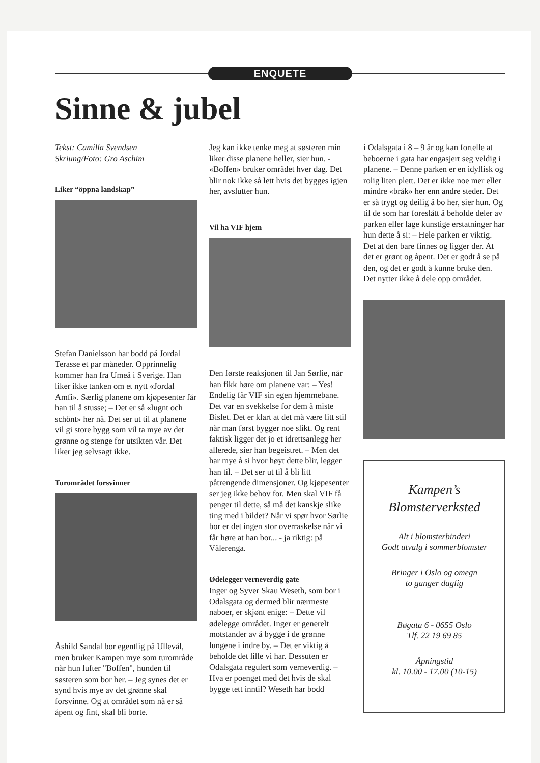ENQUETE
Sinne & jubel
Tekst: Camilla Svendsen
Skriung/Foto: Gro Aschim
Liker “öppna landskap”
Stefan Danielsson har bodd på Jordal Terasse et par måneder. Opprinnelig kommer han fra Umeå i Sverige. Han liker ikke tanken om et nytt «Jordal Amfi». Særlig planene om kjøpesenter får han til å stusse; – Det er så «lugnt och schönt» her nå. Det ser ut til at planene vil gi store bygg som vil ta mye av det grønne og stenge for utsikten vår. Det liker jeg selvsagt ikke.
Turområdet forsvinner
Åshild Sandal bor egentlig på Ullevål, men bruker Kampen mye som turområde når hun lufter "Boffen", hunden til søsteren som bor her. – Jeg synes det er synd hvis mye av det grønne skal forsvinne. Og at området som nå er så åpent og fint, skal bli borte.
Jeg kan ikke tenke meg at søsteren min liker disse planene heller, sier hun. - «Boffen» bruker området hver dag. Det blir nok ikke så lett hvis det bygges igjen her, avslutter hun.
Vil ha VIF hjem
Den første reaksjonen til Jan Sørlie, når han fikk høre om planene var: – Yes! Endelig får VIF sin egen hjemmebane. Det var en svekkelse for dem å miste Bislet. Det er klart at det må være litt stil når man først bygger noe slikt. Og rent faktisk ligger det jo et idrettsanlegg her allerede, sier han begeistret. – Men det har mye å si hvor høyt dette blir, legger han til. – Det ser ut til å bli litt påtrengende dimensjoner. Og kjøpesenter ser jeg ikke behov for. Men skal VIF få penger til dette, så må det kanskje slike ting med i bildet? Når vi spør hvor Sørlie bor er det ingen stor overraskelse når vi får høre at han bor... - ja riktig: på Vålerenga.
Ødelegger verneverdig gate
Inger og Syver Skau Weseth, som bor i Odalsgata og dermed blir nærmeste naboer, er skjønt enige: – Dette vil ødelegge området. Inger er generelt motstander av å bygge i de grønne lungene i indre by. – Det er viktig å beholde det lille vi har. Dessuten er Odalsgata regulert som verneverdig. – Hva er poenget med det hvis de skal bygge tett inntil? Weseth har bodd
i Odalsgata i 8 – 9 år og kan fortelle at beboerne i gata har engasjert seg veldig i planene. – Denne parken er en idyllisk og rolig liten plett. Det er ikke noe mer eller mindre «bråk» her enn andre steder. Det er så trygt og deilig å bo her, sier hun. Og til de som har foreslått å beholde deler av parken eller lage kunstige erstatninger har hun dette å si: – Hele parken er viktig. Det at den bare finnes og ligger der. At det er grønt og åpent. Det er godt å se på den, og det er godt å kunne bruke den. Det nytter ikke å dele opp området.
Kampen’s
Blomsterverksted
Alt i blomsterbinderi
Godt utvalg i sommerblomster
Bringer i Oslo og omegn
to ganger daglig
Bøgata 6 - 0655 Oslo
Tlf. 22 19 69 85
Åpningstid
kl. 10.00 - 17.00 (10-15)